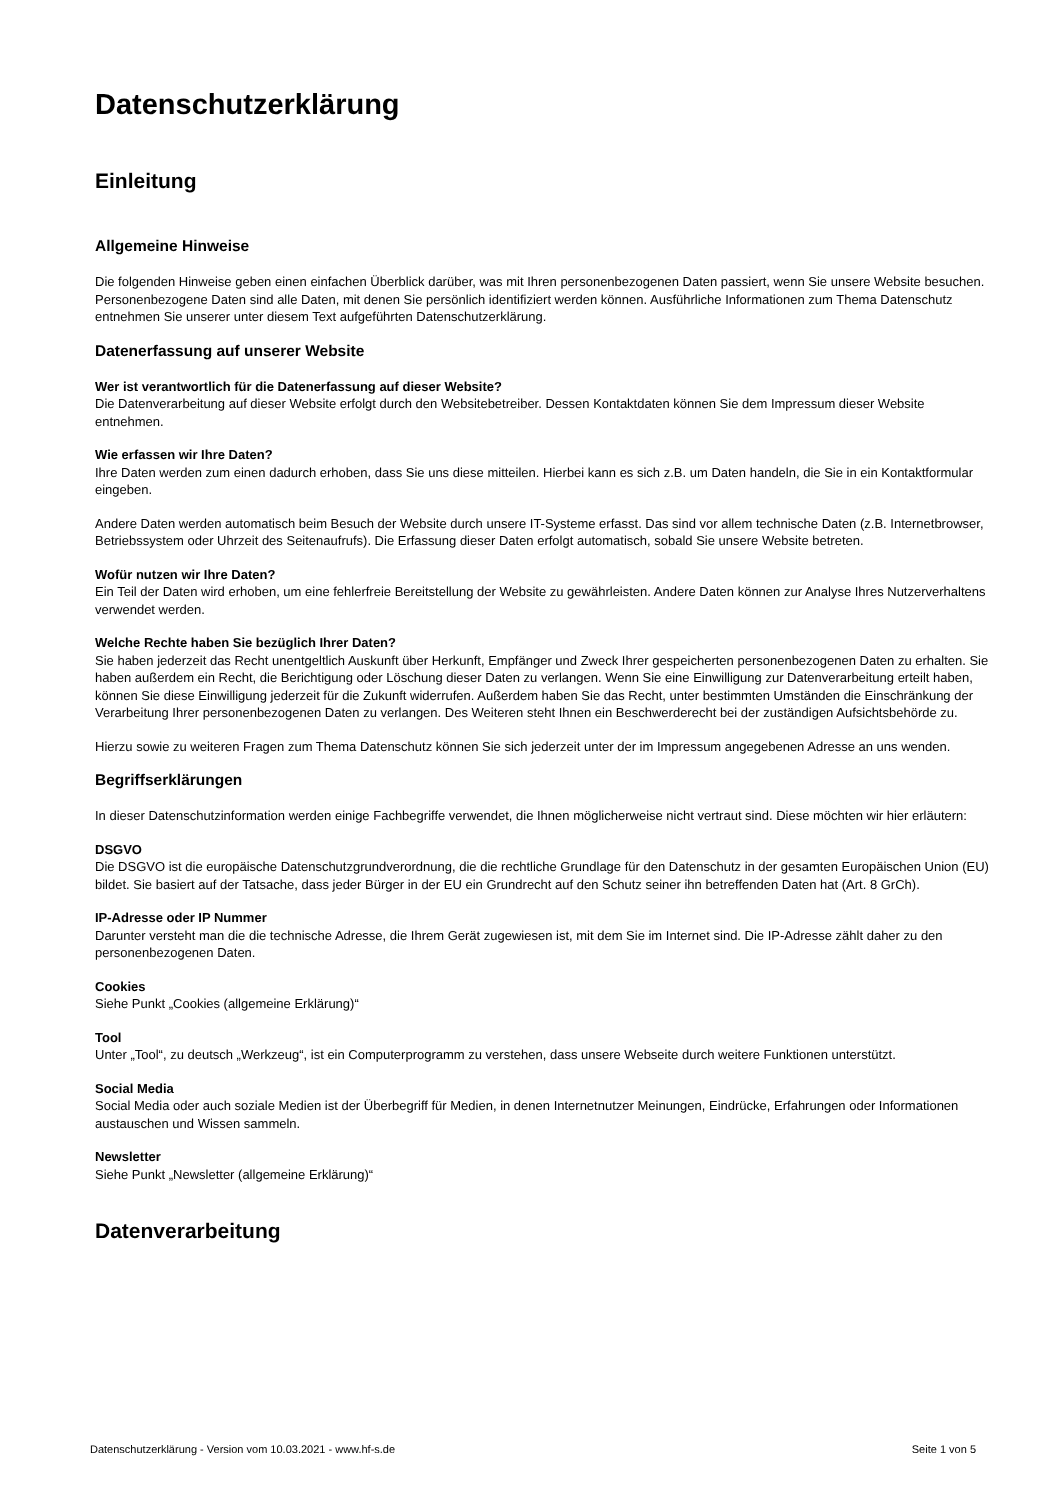Datenschutzerklärung
Einleitung
Allgemeine Hinweise
Die folgenden Hinweise geben einen einfachen Überblick darüber, was mit Ihren personenbezogenen Daten passiert, wenn Sie unsere Website besuchen. Personenbezogene Daten sind alle Daten, mit denen Sie persönlich identifiziert werden können. Ausführliche Informationen zum Thema Datenschutz entnehmen Sie unserer unter diesem Text aufgeführten Datenschutzerklärung.
Datenerfassung auf unserer Website
Wer ist verantwortlich für die Datenerfassung auf dieser Website?
Die Datenverarbeitung auf dieser Website erfolgt durch den Websitebetreiber. Dessen Kontaktdaten können Sie dem Impressum dieser Website entnehmen.
Wie erfassen wir Ihre Daten?
Ihre Daten werden zum einen dadurch erhoben, dass Sie uns diese mitteilen. Hierbei kann es sich z.B. um Daten handeln, die Sie in ein Kontaktformular eingeben.
Andere Daten werden automatisch beim Besuch der Website durch unsere IT-Systeme erfasst. Das sind vor allem technische Daten (z.B. Internetbrowser, Betriebssystem oder Uhrzeit des Seitenaufrufs). Die Erfassung dieser Daten erfolgt automatisch, sobald Sie unsere Website betreten.
Wofür nutzen wir Ihre Daten?
Ein Teil der Daten wird erhoben, um eine fehlerfreie Bereitstellung der Website zu gewährleisten. Andere Daten können zur Analyse Ihres Nutzerverhaltens verwendet werden.
Welche Rechte haben Sie bezüglich Ihrer Daten?
Sie haben jederzeit das Recht unentgeltlich Auskunft über Herkunft, Empfänger und Zweck Ihrer gespeicherten personenbezogenen Daten zu erhalten. Sie haben außerdem ein Recht, die Berichtigung oder Löschung dieser Daten zu verlangen. Wenn Sie eine Einwilligung zur Datenverarbeitung erteilt haben, können Sie diese Einwilligung jederzeit für die Zukunft widerrufen. Außerdem haben Sie das Recht, unter bestimmten Umständen die Einschränkung der Verarbeitung Ihrer personenbezogenen Daten zu verlangen. Des Weiteren steht Ihnen ein Beschwerderecht bei der zuständigen Aufsichtsbehörde zu.
Hierzu sowie zu weiteren Fragen zum Thema Datenschutz können Sie sich jederzeit unter der im Impressum angegebenen Adresse an uns wenden.
Begriffserklärungen
In dieser Datenschutzinformation werden einige Fachbegriffe verwendet, die Ihnen möglicherweise nicht vertraut sind. Diese möchten wir hier erläutern:
DSGVO
Die DSGVO ist die europäische Datenschutzgrundverordnung, die die rechtliche Grundlage für den Datenschutz in der gesamten Europäischen Union (EU) bildet. Sie basiert auf der Tatsache, dass jeder Bürger in der EU ein Grundrecht auf den Schutz seiner ihn betreffenden Daten hat (Art. 8 GrCh).
IP-Adresse oder IP Nummer
Darunter versteht man die die technische Adresse, die Ihrem Gerät zugewiesen ist, mit dem Sie im Internet sind. Die IP-Adresse zählt daher zu den personenbezogenen Daten.
Cookies
Siehe Punkt „Cookies (allgemeine Erklärung)“
Tool
Unter „Tool“, zu deutsch „Werkzeug“, ist ein Computerprogramm zu verstehen, dass unsere Webseite durch weitere Funktionen unterstützt.
Social Media
Social Media oder auch soziale Medien ist der Überbegriff für Medien, in denen Internetnutzer Meinungen, Eindrücke, Erfahrungen oder Informationen austauschen und Wissen sammeln.
Newsletter
Siehe Punkt „Newsletter (allgemeine Erklärung)“
Datenverarbeitung
Datenschutzerklärung - Version vom 10.03.2021 - www.hf-s.de Seite 1 von 5